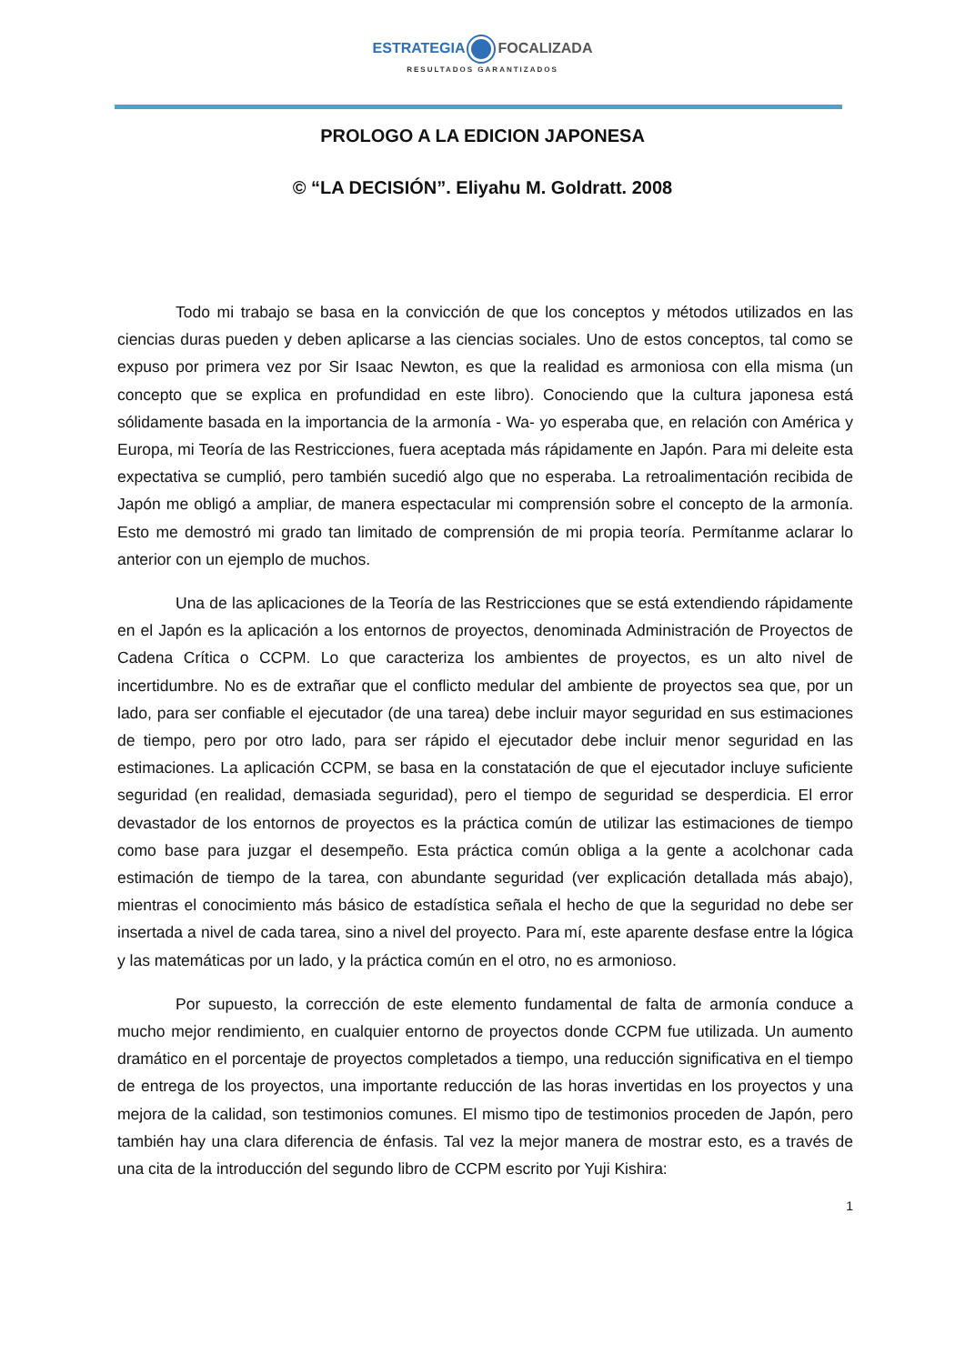ESTRATEGIA FOCALIZADA
RESULTADOS GARANTIZADOS
PROLOGO A LA EDICION JAPONESA
© “LA DECISIÓN”. Eliyahu M. Goldratt. 2008
Todo mi trabajo se basa en la convicción de que los conceptos y métodos utilizados en las ciencias duras pueden y deben aplicarse a las ciencias sociales. Uno de estos conceptos, tal como se expuso por primera vez por Sir Isaac Newton, es que la realidad es armoniosa con ella misma (un concepto que se explica en profundidad en este libro). Conociendo que la cultura japonesa está sólidamente basada en la importancia de la armonía - Wa- yo esperaba que, en relación con América y Europa, mi Teoría de las Restricciones, fuera aceptada más rápidamente en Japón. Para mi deleite esta expectativa se cumplió, pero también sucedió algo que no esperaba. La retroalimentación recibida de Japón me obligó a ampliar, de manera espectacular mi comprensión sobre el concepto de la armonía. Esto me demostró mi grado tan limitado de comprensión de mi propia teoría. Permítanme aclarar lo anterior con un ejemplo de muchos.
Una de las aplicaciones de la Teoría de las Restricciones que se está extendiendo rápidamente en el Japón es la aplicación a los entornos de proyectos, denominada Administración de Proyectos de Cadena Crítica o CCPM. Lo que caracteriza los ambientes de proyectos, es un alto nivel de incertidumbre. No es de extrañar que el conflicto medular del ambiente de proyectos sea que, por un lado, para ser confiable el ejecutador (de una tarea) debe incluir mayor seguridad en sus estimaciones de tiempo, pero por otro lado, para ser rápido el ejecutador debe incluir menor seguridad en las estimaciones. La aplicación CCPM, se basa en la constatación de que el ejecutador incluye suficiente seguridad (en realidad, demasiada seguridad), pero el tiempo de seguridad se desperdicia. El error devastador de los entornos de proyectos es la práctica común de utilizar las estimaciones de tiempo como base para juzgar el desempeño. Esta práctica común obliga a la gente a acolchonar cada estimación de tiempo de la tarea, con abundante seguridad (ver explicación detallada más abajo), mientras el conocimiento más básico de estadística señala el hecho de que la seguridad no debe ser insertada a nivel de cada tarea, sino a nivel del proyecto. Para mí, este aparente desfase entre la lógica y las matemáticas por un lado, y la práctica común en el otro, no es armonioso.
Por supuesto, la corrección de este elemento fundamental de falta de armonía conduce a mucho mejor rendimiento, en cualquier entorno de proyectos donde CCPM fue utilizada. Un aumento dramático en el porcentaje de proyectos completados a tiempo, una reducción significativa en el tiempo de entrega de los proyectos, una importante reducción de las horas invertidas en los proyectos y una mejora de la calidad, son testimonios comunes. El mismo tipo de testimonios proceden de Japón, pero también hay una clara diferencia de énfasis. Tal vez la mejor manera de mostrar esto, es a través de una cita de la introducción del segundo libro de CCPM escrito por Yuji Kishira:
1